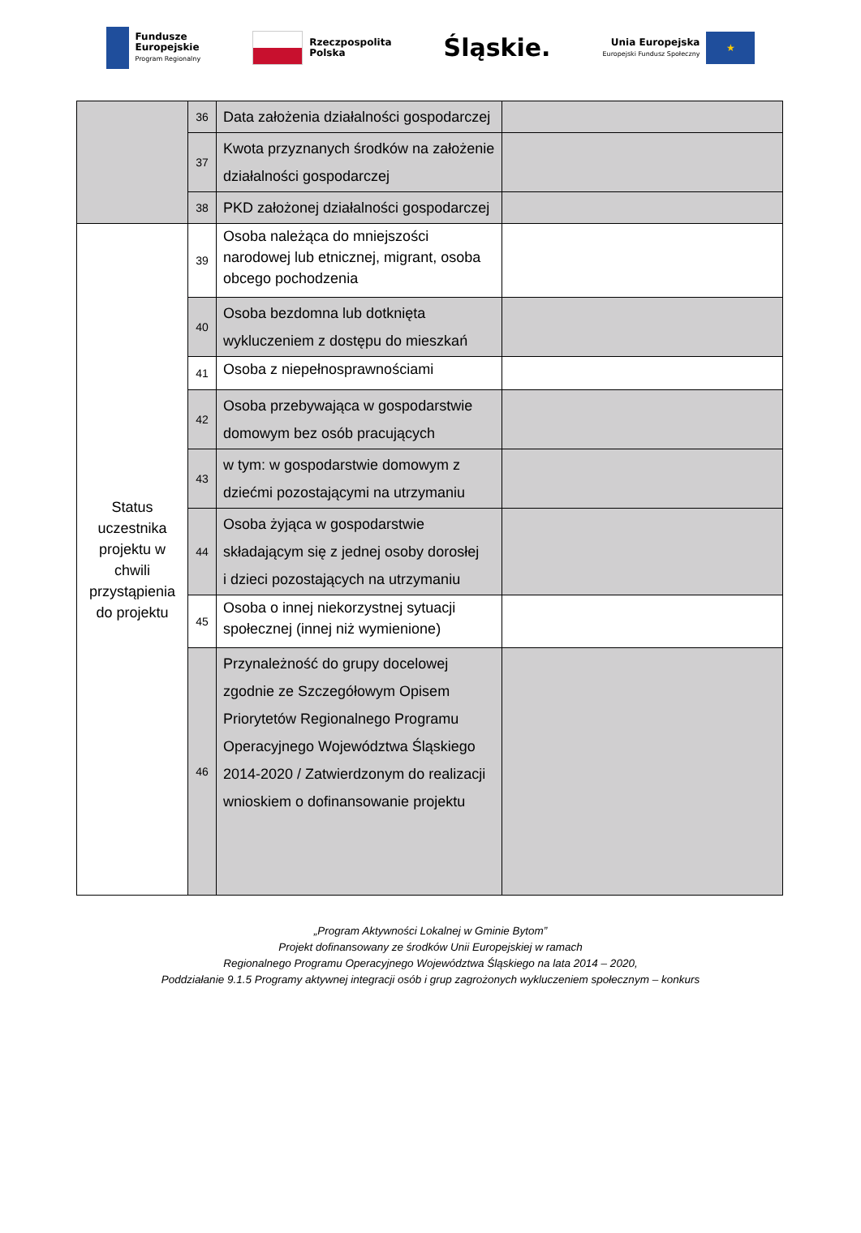Fundusze
Europejskie
Program Regionalny
Rzeczpospolita
Polska
Śląskie.
Unia Europejska
Europejski Fundusz Społeczny ★
| | 36 | Data założenia działalności gospodarczej | |
| | 37 | Kwota przyznanych środków na założenie działalności gospodarczej | |
| | 38 | PKD założonej działalności gospodarczej | |
| Status uczestnika projektu w chwili przystąpienia do projektu | 39 | Osoba należąca do mniejszości narodowej lub etnicznej, migrant, osoba obcego pochodzenia | |
| | 40 | Osoba bezdomna lub dotknięta wykluczeniem z dostępu do mieszkań | |
| | 41 | Osoba z niepełnosprawnościami | |
| | 42 | Osoba przebywająca w gospodarstwie domowym bez osób pracujących | |
| | 43 | w tym: w gospodarstwie domowym z dziećmi pozostającymi na utrzymaniu | |
| | 44 | Osoba żyjąca w gospodarstwie składającym się z jednej osoby dorosłej i dzieci pozostających na utrzymaniu | |
| | 45 | Osoba o innej niekorzystnej sytuacji społecznej (innej niż wymienione) | |
| | 46 | Przynależność do grupy docelowej zgodnie ze Szczegółowym Opisem Priorytetów Regionalnego Programu Operacyjnego Województwa Śląskiego 2014-2020 / Zatwierdzonym do realizacji wnioskiem o dofinansowanie projektu | |
„Program Aktywności Lokalnej w Gminie Bytom”
Projekt dofinansowany ze środków Unii Europejskiej w ramach
Regionalnego Programu Operacyjnego Województwa Śląskiego na lata 2014 – 2020,
Poddziałanie 9.1.5 Programy aktywnej integracji osób i grup zagrożonych wykluczeniem społecznym – konkurs